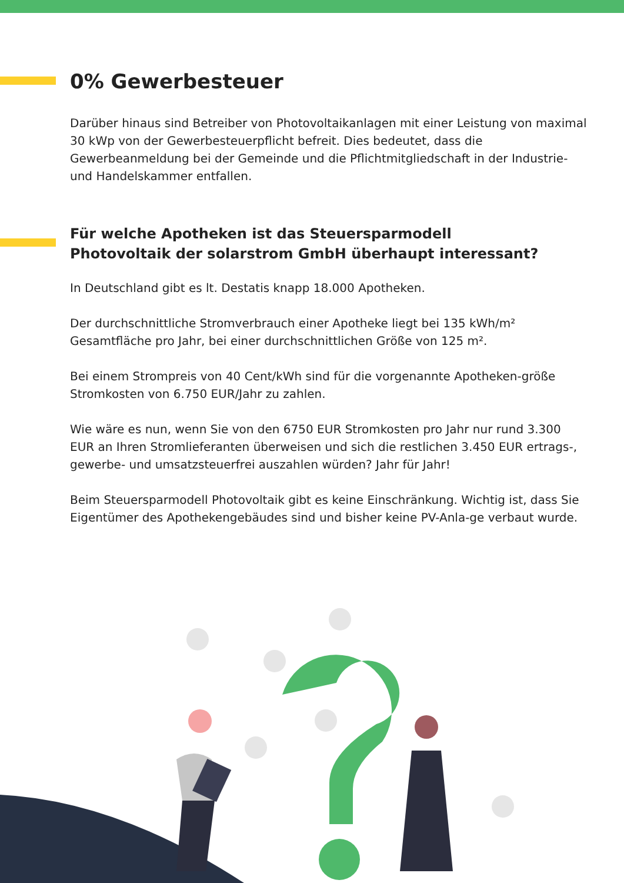0% Gewerbesteuer
Darüber hinaus sind Betreiber von Photovoltaikanlagen mit einer Leistung von maximal 30 kWp von der Gewerbesteuerpflicht befreit. Dies bedeutet, dass die Gewerbeanmeldung bei der Gemeinde und die Pflichtmitgliedschaft in der Industrie- und Handelskammer entfallen.
Für welche Apotheken ist das Steuersparmodell
Photovoltaik der solarstrom GmbH überhaupt interessant?
In Deutschland gibt es lt. Destatis knapp 18.000 Apotheken.
Der durchschnittliche Stromverbrauch einer Apotheke liegt bei 135 kWh/m² Gesamtfläche pro Jahr, bei einer durchschnittlichen Größe von 125 m².
Bei einem Strompreis von 40 Cent/kWh sind für die vorgenannte Apotheken-größe Stromkosten von 6.750 EUR/Jahr zu zahlen.
Wie wäre es nun, wenn Sie von den 6750 EUR Stromkosten pro Jahr nur rund 3.300 EUR an Ihren Stromlieferanten überweisen und sich die restlichen 3.450 EUR ertrags-, gewerbe- und umsatzsteuerfrei auszahlen würden? Jahr für Jahr!
Beim Steuersparmodell Photovoltaik gibt es keine Einschränkung. Wichtig ist, dass Sie Eigentümer des Apothekengebäudes sind und bisher keine PV-Anla-ge verbaut wurde.